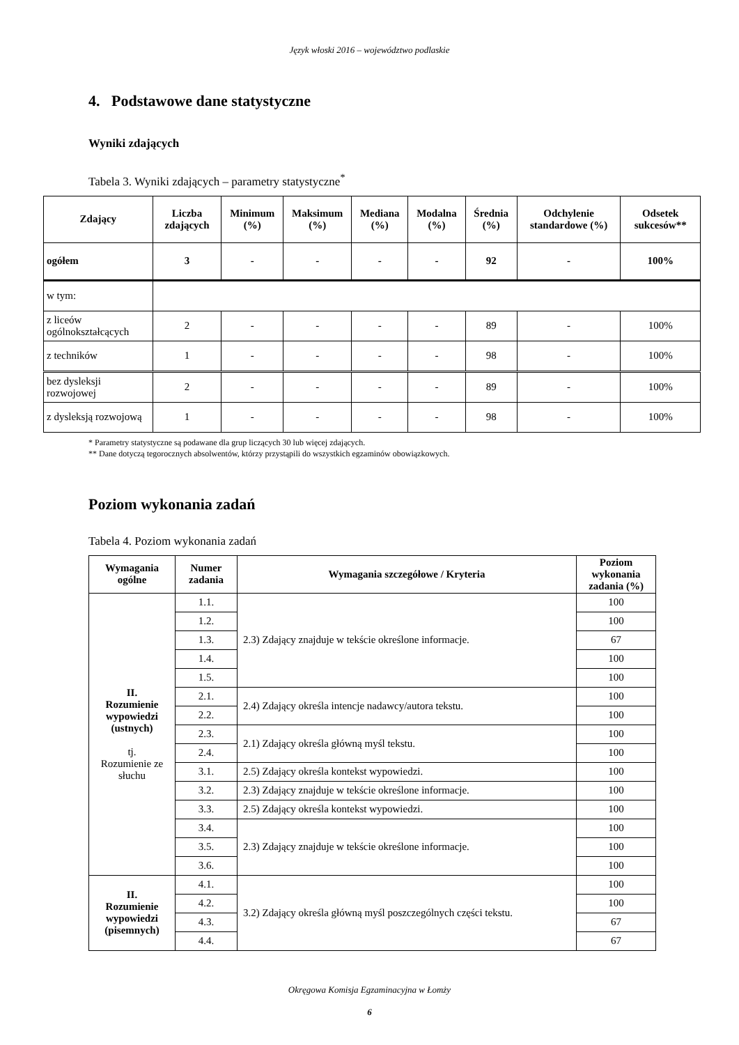Język włoski 2016 – województwo podlaskie
4. Podstawowe dane statystyczne
Wyniki zdających
Tabela 3. Wyniki zdających – parametry statystyczne<sup>*</sup>
| Zdający | Liczba zdających | Minimum (%) | Maksimum (%) | Mediana (%) | Modalna (%) | Średnia (%) | Odchylenie standardowe (%) | Odsetek sukcesów** |
| --- | --- | --- | --- | --- | --- | --- | --- | --- |
| ogółem | 3 | - | - | - | - | 92 | - | 100% |
| w tym: | | | | | | | | |
| z liceów ogólnokształcących | 2 | - | - | - | - | 89 | - | 100% |
| z techników | 1 | - | - | - | - | 98 | - | 100% |
| bez dysleksji rozwojowej | 2 | - | - | - | - | 89 | - | 100% |
| z dysleksją rozwojową | 1 | - | - | - | - | 98 | - | 100% |
* Parametry statystyczne są podawane dla grup liczących 30 lub więcej zdających.
** Dane dotyczą tegorocznych absolwentów, którzy przystąpili do wszystkich egzaminów obowiązkowych.
Poziom wykonania zadań
Tabela 4. Poziom wykonania zadań
| Wymagania ogólne | Numer zadania | Wymagania szczegółowe / Kryteria | Poziom wykonania zadania (%) |
| --- | --- | --- | --- |
| II. Rozumienie wypowiedzi (ustnych) tj. Rozumienie ze słuchu | 1.1. | 2.3) Zdający znajduje w tekście określone informacje. | 100 |
| | 1.2. | | 100 |
| | 1.3. | | 67 |
| | 1.4. | | 100 |
| | 1.5. | | 100 |
| | 2.1. | 2.4) Zdający określa intencje nadawcy/autora tekstu. | 100 |
| | 2.2. | | 100 |
| | 2.3. | 2.1) Zdający określa główną myśl tekstu. | 100 |
| | 2.4. | | 100 |
| | 3.1. | 2.5) Zdający określa kontekst wypowiedzi. | 100 |
| | 3.2. | 2.3) Zdający znajduje w tekście określone informacje. | 100 |
| | 3.3. | 2.5) Zdający określa kontekst wypowiedzi. | 100 |
| | 3.4. | 2.3) Zdający znajduje w tekście określone informacje. | 100 |
| | 3.5. | | 100 |
| | 3.6. | | 100 |
| II. Rozumienie wypowiedzi (pisemnych) | 4.1. | 3.2) Zdający określa główną myśl poszczególnych części tekstu. | 100 |
| | 4.2. | | 100 |
| | 4.3. | | 67 |
| | 4.4. | | 67 |
Okręgowa Komisja Egzaminacyjna w Łomży
6